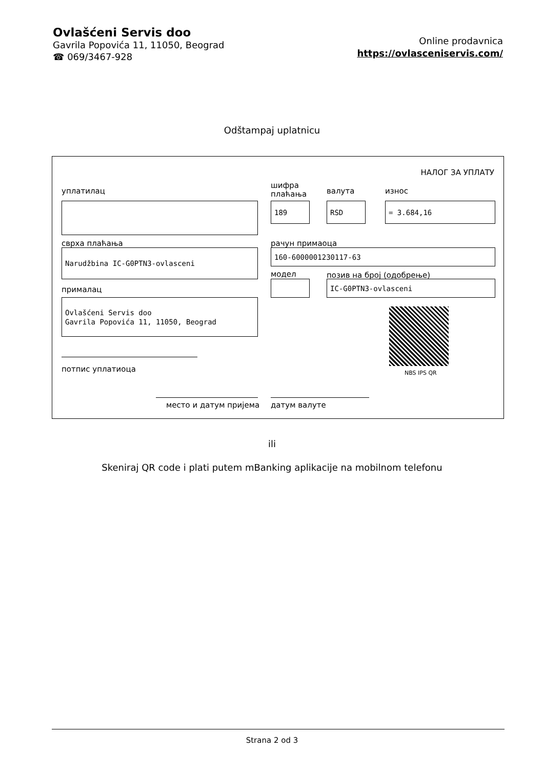Ovlašćeni Servis doo
Gavrila Popovića 11, 11050, Beograd
☎ 069/3467-928
Online prodavnica
https://ovlasceniservis.com/
Odštampaj uplatnicu
НАЛОГ ЗА УПЛАТУ
уплатилац
шифра
плаћања
валута износ
189 RSD = 3.684,16
сврха плаћања рачун примаоца
Narudžbina IC-G0PTN3-ovlasceni 160-6000001230117-63
модел позив на број (одобрење)
IC-G0PTN3-ovlasceni
прималац
Ovlašćeni Servis doo
Gavrila Popovića 11, 11050, Beograd
NBS IPS QR
потпис уплатиоца
место и датум пријема датум валуте
ili
Skeniraj QR code i plati putem mBanking aplikacije na mobilnom telefonu
Strana 2 od 3